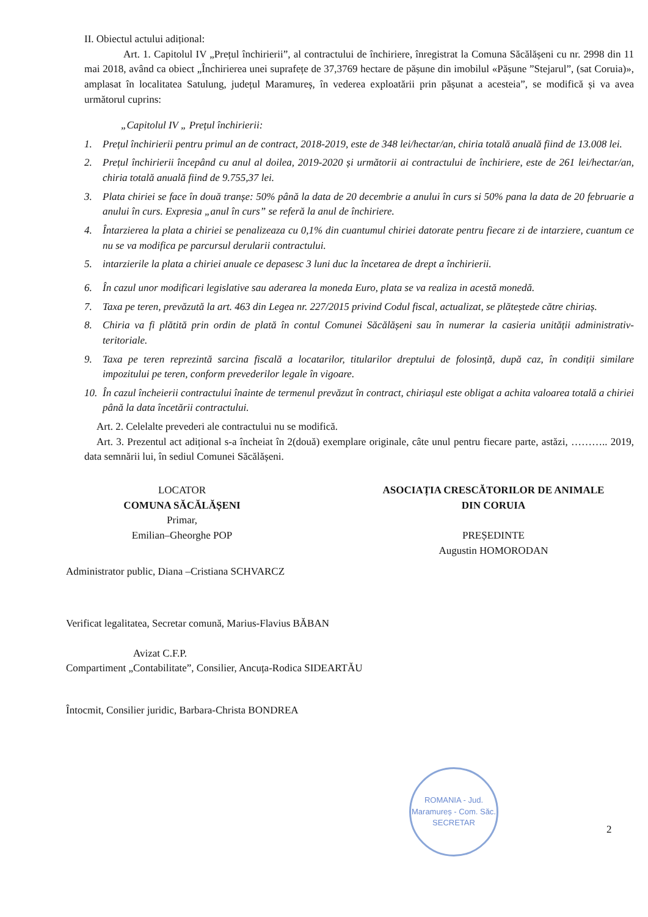II. Obiectul actului adițional:
Art. 1. Capitolul IV „Prețul închirierii”, al contractului de închiriere, înregistrat la Comuna Săcălășeni cu nr. 2998 din 11 mai 2018, având ca obiect „Închirierea unei suprafețe de 37,3769 hectare de pășune din imobilul «Pășune ”Stejarul”, (sat Coruia)», amplasat în localitatea Satulung, județul Maramureș, în vederea exploatării prin pășunat a acesteia”, se modifică și va avea următorul cuprins:
„Capitolul IV „ Prețul închirierii:
1. Prețul închirierii pentru primul an de contract, 2018-2019, este de 348 lei/hectar/an, chiria totală anuală fiind de 13.008 lei.
2. Prețul închirierii începând cu anul al doilea, 2019-2020 și următorii ai contractului de închiriere, este de 261 lei/hectar/an, chiria totală anuală fiind de 9.755,37 lei.
3. Plata chiriei se face în două tranșe: 50% până la data de 20 decembrie a anului în curs si 50% pana la data de 20 februarie a anului în curs. Expresia „anul în curs” se referă la anul de închiriere.
4. Întarzierea la plata a chiriei se penalizeaza cu 0,1% din cuantumul chiriei datorate pentru fiecare zi de intarziere, cuantum ce nu se va modifica pe parcursul derularii contractului.
5. intarzierile la plata a chiriei anuale ce depasesc 3 luni duc la încetarea de drept a închirierii.
6. În cazul unor modificari legislative sau aderarea la moneda Euro, plata se va realiza in acestă monedă.
7. Taxa pe teren, prevăzută la art. 463 din Legea nr. 227/2015 privind Codul fiscal, actualizat, se plăteștede către chiriaș.
8. Chiria va fi plătită prin ordin de plată în contul Comunei Săcălășeni sau în numerar la casieria unității administrativ-teritoriale.
9. Taxa pe teren reprezintă sarcina fiscală a locatarilor, titularilor dreptului de folosință, după caz, în condiții similare impozitului pe teren, conform prevederilor legale în vigoare.
10. În cazul încheierii contractului înainte de termenul prevăzut în contract, chiriașul este obligat a achita valoarea totală a chiriei până la data încetării contractului.
Art. 2. Celelalte prevederi ale contractului nu se modifică.
Art. 3. Prezentul act adițional s-a încheiat în 2(două) exemplare originale, câte unul pentru fiecare parte, astăzi, ……….. 2019, data semnării lui, în sediul Comunei Săcălășeni.
LOCATOR
COMUNA SĂCĂLĂȘENI
Primar,
Emilian–Gheorghe POP
ASOCIAȚIA CRESCĂTORILOR DE ANIMALE
DIN CORUIA
PREȘEDINTE
Augustin HOMORODAN
Administrator public, Diana –Cristiana SCHVARCZ
Verificat legalitatea, Secretar comună, Marius-Flavius BĂBAN
Avizat C.F.P.
Compartiment „Contabilitate”, Consilier, Ancuța-Rodica SIDEARTĂU
Întocmit, Consilier juridic, Barbara-Christa BONDREA
ROMANIA - Jud. Maramureș - Com. Săc.
SECRETAR
2